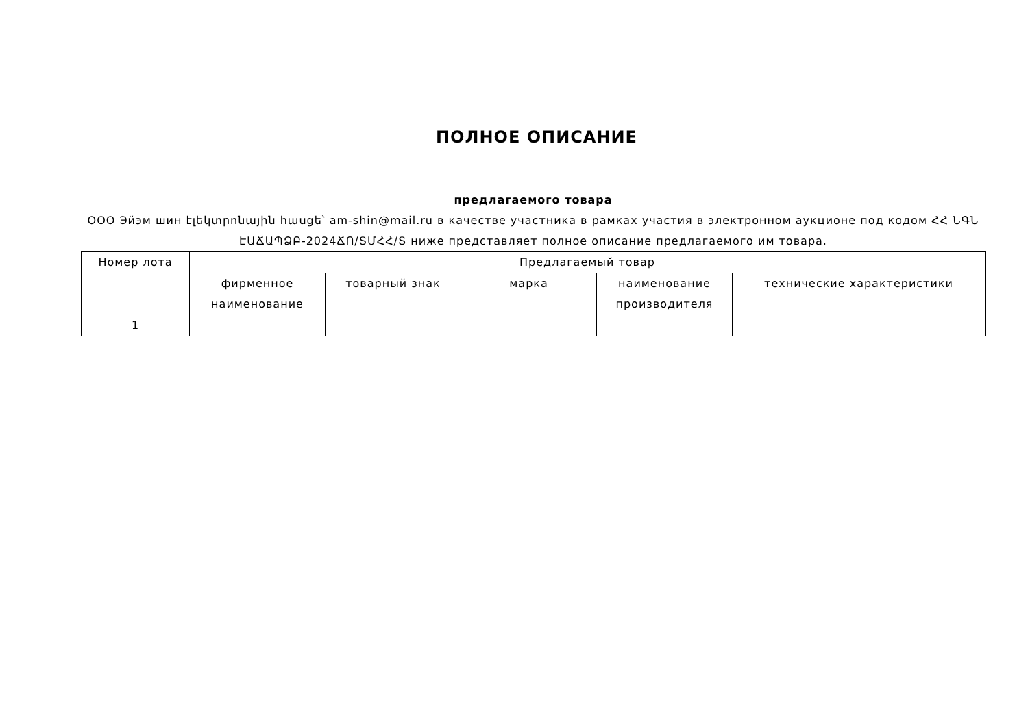ПОЛНОЕ ОПИСАНИЕ
предлагаемого товара
ООО Эйэм шин էլեկտրոնային հասցե՝ am-shin@mail.ru в качестве участника в рамках участия в электронном аукционе под кодом ՀՀ ՆԳՆ ԷԱՃԱՊՁԲ-2024ՃՈ/ՏՄՀՀ/Տ ниже представляет полное описание предлагаемого им товара.
| Номер лота | Предлагаемый товар | | | | |
| --- | --- | --- | --- | --- | --- |
| | фирменное наименование | товарный знак | марка | наименование производителя | технические характеристики |
| 1 | | | | | |